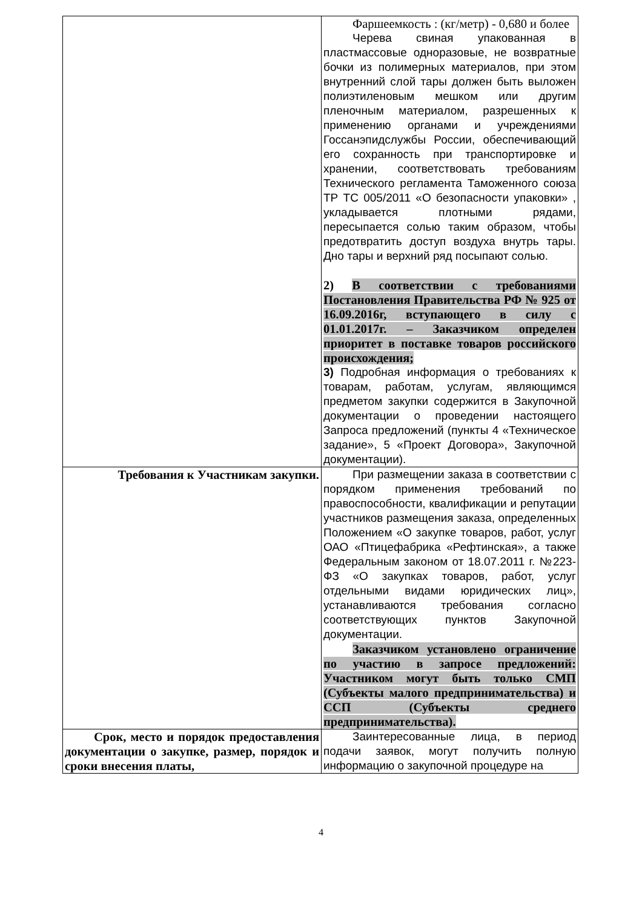| | Фаршеемкость : (кг/метр) - 0,680 и более Черева свиная упакованная в пластмассовые одноразовые, не возвратные бочки из полимерных материалов, при этом внутренний слой тары должен быть выложен полиэтиленовым мешком или другим пленочным материалом, разрешенных к применению органами и учреждениями Госсанэпидслужбы России, обеспечивающий его сохранность при транспортировке и хранении, соответствовать требованиям Технического регламента Таможенного союза ТР ТС 005/2011 «О безопасности упаковки» , укладывается плотными рядами, пересыпается солью таким образом, чтобы предотвратить доступ воздуха внутрь тары. Дно тары и верхний ряд посыпают солью. 2) В соответствии с требованиями Постановления Правительства РФ № 925 от 16.09.2016г, вступающего в силу с 01.01.2017г. – Заказчиком определен приоритет в поставке товаров российского происхождения; 3) Подробная информация о требованиях к товарам, работам, услугам, являющимся предметом закупки содержится в Закупочной документации о проведении настоящего Запроса предложений (пункты 4 «Техническое задание», 5 «Проект Договора», Закупочной документации). |
| Требования к Участникам закупки. | При размещении заказа в соответствии с порядком применения требований по правоспособности, квалификации и репутации участников размещения заказа, определенных Положением «О закупке товаров, работ, услуг ОАО «Птицефабрика «Рефтинская», а также Федеральным законом от 18.07.2011 г. №223-ФЗ «О закупках товаров, работ, услуг отдельными видами юридических лиц», устанавливаются требования согласно соответствующих пунктов Закупочной документации. Заказчиком установлено ограничение по участию в запросе предложений: Участником могут быть только СМП (Субъекты малого предпринимательства) и ССП (Субъекты среднего предпринимательства). |
| Срок, место и порядок предоставления документации о закупке, размер, порядок и сроки внесения платы, | Заинтересованные лица, в период подачи заявок, могут получить полную информацию о закупочной процедуре на |
4